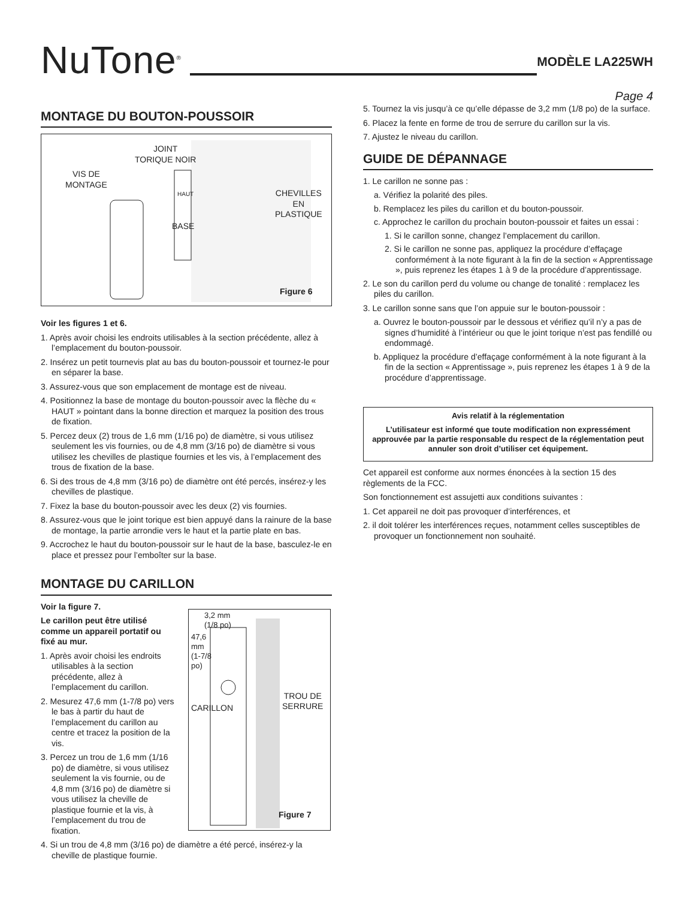NuTone<sup>®</sup>
MODÈLE LA225WH
Page 4
MONTAGE DU BOUTON-POUSSOIR
JOINT
TORIQUE NOIR
VIS DE
MONTAGE
CHEVILLES
EN
PLASTIQUE
HAUT
BASE
Figure 6
Voir les figures 1 et 6.
1. Après avoir choisi les endroits utilisables à la section précédente, allez à l’emplacement du bouton-poussoir.
2. Insérez un petit tournevis plat au bas du bouton-poussoir et tournez-le pour en séparer la base.
3. Assurez-vous que son emplacement de montage est de niveau.
4. Positionnez la base de montage du bouton-poussoir avec la flèche du « HAUT » pointant dans la bonne direction et marquez la position des trous de fixation.
5. Percez deux (2) trous de 1,6 mm (1/16 po) de diamètre, si vous utilisez seulement les vis fournies, ou de 4,8 mm (3/16 po) de diamètre si vous utilisez les chevilles de plastique fournies et les vis, à l’emplacement des trous de fixation de la base.
6. Si des trous de 4,8 mm (3/16 po) de diamètre ont été percés, insérez-y les chevilles de plastique.
7. Fixez la base du bouton-poussoir avec les deux (2) vis fournies.
8. Assurez-vous que le joint torique est bien appuyé dans la rainure de la base de montage, la partie arrondie vers le haut et la partie plate en bas.
9. Accrochez le haut du bouton-poussoir sur le haut de la base, basculez-le en place et pressez pour l’emboîter sur la base.
MONTAGE DU CARILLON
Voir la figure 7.
Le carillon peut être utilisé comme un appareil portatif ou fixé au mur.
1. Après avoir choisi les endroits utilisables à la section précédente, allez à l’emplacement du carillon.
2. Mesurez 47,6 mm (1-7/8 po) vers le bas à partir du haut de l’emplacement du carillon au centre et tracez la position de la vis.
3. Percez un trou de 1,6 mm (1/16 po) de diamètre, si vous utilisez seulement la vis fournie, ou de 4,8 mm (3/16 po) de diamètre si vous utilisez la cheville de plastique fournie et la vis, à l’emplacement du trou de fixation.
3,2 mm
(1/8 po)
47,6
mm
(1-7/8
po)
TROU DE
SERRURE
CARILLON
Figure 7
4. Si un trou de 4,8 mm (3/16 po) de diamètre a été percé, insérez-y la cheville de plastique fournie.
5. Tournez la vis jusqu’à ce qu’elle dépasse de 3,2 mm (1/8 po) de la surface.
6. Placez la fente en forme de trou de serrure du carillon sur la vis.
7. Ajustez le niveau du carillon.
GUIDE DE DÉPANNAGE
1. Le carillon ne sonne pas :
a. Vérifiez la polarité des piles.
b. Remplacez les piles du carillon et du bouton-poussoir.
c. Approchez le carillon du prochain bouton-poussoir et faites un essai :
1. Si le carillon sonne, changez l’emplacement du carillon.
2. Si le carillon ne sonne pas, appliquez la procédure d’effaçage conformément à la note figurant à la fin de la section « Apprentissage », puis reprenez les étapes 1 à 9 de la procédure d’apprentissage.
2. Le son du carillon perd du volume ou change de tonalité : remplacez les piles du carillon.
3. Le carillon sonne sans que l’on appuie sur le bouton-poussoir :
a. Ouvrez le bouton-poussoir par le dessous et vérifiez qu’il n’y a pas de signes d’humidité à l’intérieur ou que le joint torique n’est pas fendillé ou endommagé.
b. Appliquez la procédure d’effaçage conformément à la note figurant à la fin de la section « Apprentissage », puis reprenez les étapes 1 à 9 de la procédure d’apprentissage.
Avis relatif à la réglementation
L’utilisateur est informé que toute modification non expressément approuvée par la partie responsable du respect de la réglementation peut annuler son droit d’utiliser cet équipement.
Cet appareil est conforme aux normes énoncées à la section 15 des règlements de la FCC.
Son fonctionnement est assujetti aux conditions suivantes :
1. Cet appareil ne doit pas provoquer d’interférences, et
2. il doit tolérer les interférences reçues, notamment celles susceptibles de provoquer un fonctionnement non souhaité.